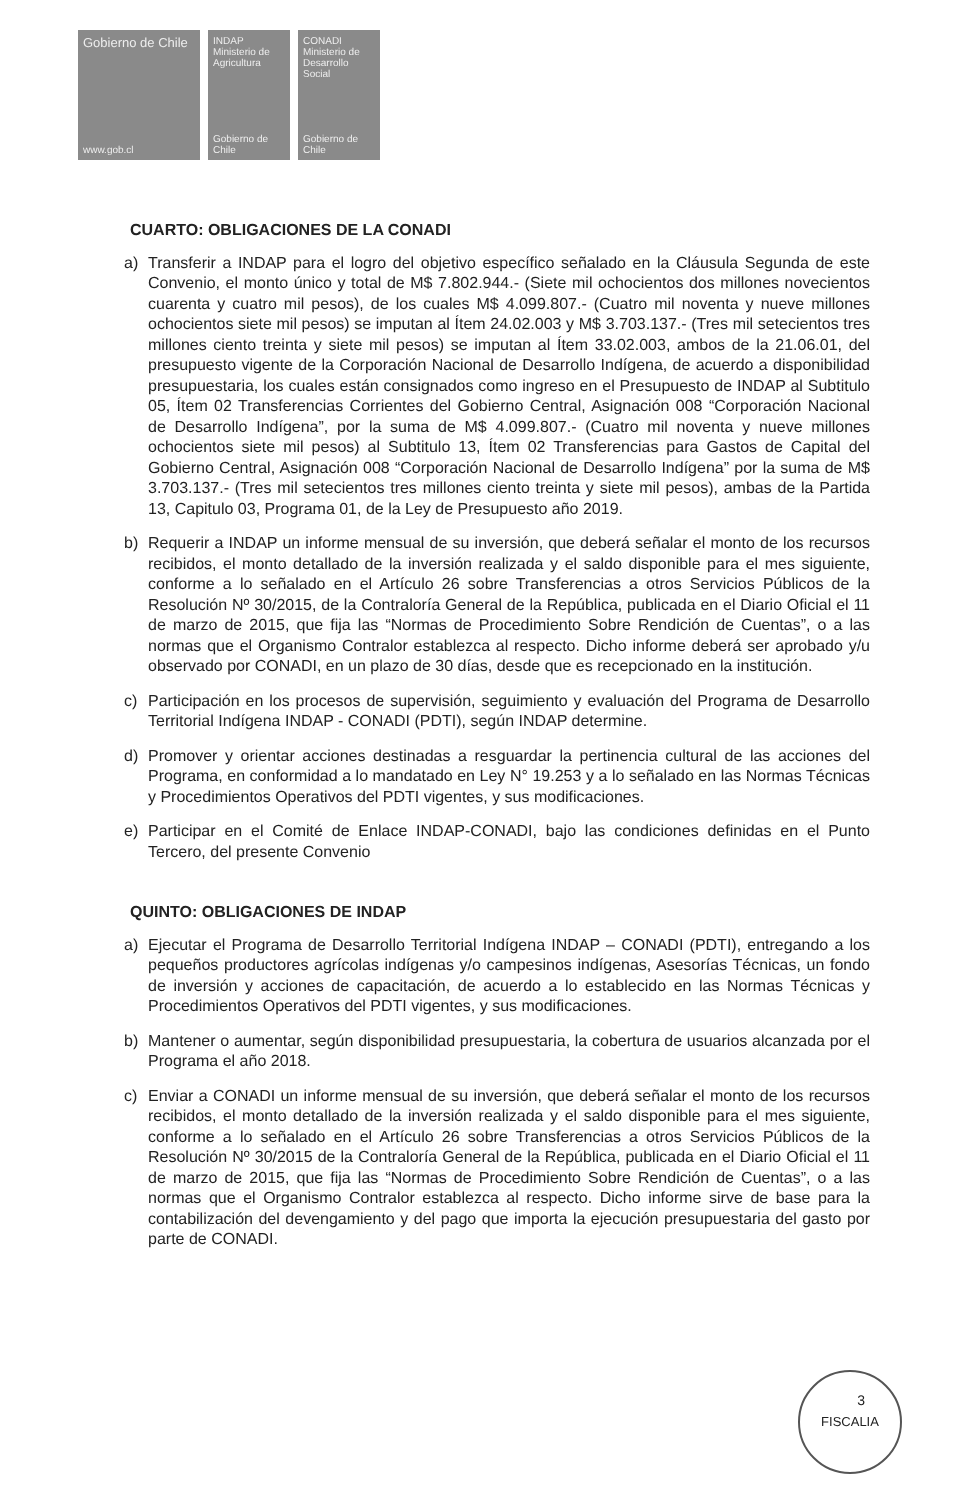Gobierno de Chile
www.gob.cl
INDAP Ministerio de Agricultura
Gobierno de Chile
CONADI Ministerio de Desarrollo Social
Gobierno de Chile
CUARTO: OBLIGACIONES DE LA CONADI
a) Transferir a INDAP para el logro del objetivo específico señalado en la Cláusula Segunda de este Convenio, el monto único y total de M$ 7.802.944.- (Siete mil ochocientos dos millones novecientos cuarenta y cuatro mil pesos), de los cuales M$ 4.099.807.- (Cuatro mil noventa y nueve millones ochocientos siete mil pesos) se imputan al Ítem 24.02.003 y M$ 3.703.137.- (Tres mil setecientos tres millones ciento treinta y siete mil pesos) se imputan al Ítem 33.02.003, ambos de la 21.06.01, del presupuesto vigente de la Corporación Nacional de Desarrollo Indígena, de acuerdo a disponibilidad presupuestaria, los cuales están consignados como ingreso en el Presupuesto de INDAP al Subtitulo 05, Ítem 02 Transferencias Corrientes del Gobierno Central, Asignación 008 “Corporación Nacional de Desarrollo Indígena”, por la suma de M$ 4.099.807.- (Cuatro mil noventa y nueve millones ochocientos siete mil pesos) al Subtitulo 13, Ítem 02 Transferencias para Gastos de Capital del Gobierno Central, Asignación 008 “Corporación Nacional de Desarrollo Indígena” por la suma de M$ 3.703.137.- (Tres mil setecientos tres millones ciento treinta y siete mil pesos), ambas de la Partida 13, Capitulo 03, Programa 01, de la Ley de Presupuesto año 2019.
b) Requerir a INDAP un informe mensual de su inversión, que deberá señalar el monto de los recursos recibidos, el monto detallado de la inversión realizada y el saldo disponible para el mes siguiente, conforme a lo señalado en el Artículo 26 sobre Transferencias a otros Servicios Públicos de la Resolución Nº 30/2015, de la Contraloría General de la República, publicada en el Diario Oficial el 11 de marzo de 2015, que fija las “Normas de Procedimiento Sobre Rendición de Cuentas”, o a las normas que el Organismo Contralor establezca al respecto. Dicho informe deberá ser aprobado y/u observado por CONADI, en un plazo de 30 días, desde que es recepcionado en la institución.
c) Participación en los procesos de supervisión, seguimiento y evaluación del Programa de Desarrollo Territorial Indígena INDAP - CONADI (PDTI), según INDAP determine.
d) Promover y orientar acciones destinadas a resguardar la pertinencia cultural de las acciones del Programa, en conformidad a lo mandatado en Ley N° 19.253 y a lo señalado en las Normas Técnicas y Procedimientos Operativos del PDTI vigentes, y sus modificaciones.
e) Participar en el Comité de Enlace INDAP-CONADI, bajo las condiciones definidas en el Punto Tercero, del presente Convenio
QUINTO: OBLIGACIONES DE INDAP
a) Ejecutar el Programa de Desarrollo Territorial Indígena INDAP – CONADI (PDTI), entregando a los pequeños productores agrícolas indígenas y/o campesinos indígenas, Asesorías Técnicas, un fondo de inversión y acciones de capacitación, de acuerdo a lo establecido en las Normas Técnicas y Procedimientos Operativos del PDTI vigentes, y sus modificaciones.
b) Mantener o aumentar, según disponibilidad presupuestaria, la cobertura de usuarios alcanzada por el Programa el año 2018.
c) Enviar a CONADI un informe mensual de su inversión, que deberá señalar el monto de los recursos recibidos, el monto detallado de la inversión realizada y el saldo disponible para el mes siguiente, conforme a lo señalado en el Artículo 26 sobre Transferencias a otros Servicios Públicos de la Resolución Nº 30/2015 de la Contraloría General de la República, publicada en el Diario Oficial el 11 de marzo de 2015, que fija las “Normas de Procedimiento Sobre Rendición de Cuentas”, o a las normas que el Organismo Contralor establezca al respecto. Dicho informe sirve de base para la contabilización del devengamiento y del pago que importa la ejecución presupuestaria del gasto por parte de CONADI.
FISCALIA
3